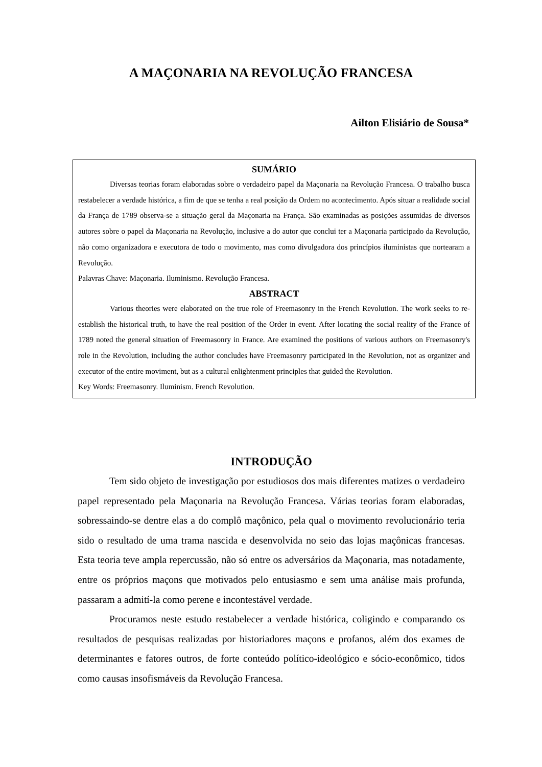A MAÇONARIA NA REVOLUÇÃO FRANCESA
Ailton Elisiário de Sousa*
SUMÁRIO
Diversas teorias foram elaboradas sobre o verdadeiro papel da Maçonaria na Revolução Francesa. O trabalho busca restabelecer a verdade histórica, a fim de que se tenha a real posição da Ordem no acontecimento. Após situar a realidade social da França de 1789 observa-se a situação geral da Maçonaria na França. São examinadas as posições assumidas de diversos autores sobre o papel da Maçonaria na Revolução, inclusive a do autor que conclui ter a Maçonaria participado da Revolução, não como organizadora e executora de todo o movimento, mas como divulgadora dos princípios iluministas que nortearam a Revolução.
Palavras Chave: Maçonaria. Iluminismo. Revolução Francesa.
ABSTRACT
Various theories were elaborated on the true role of Freemasonry in the French Revolution. The work seeks to re-establish the historical truth, to have the real position of the Order in event. After locating the social reality of the France of 1789 noted the general situation of Freemasonry in France. Are examined the positions of various authors on Freemasonry's role in the Revolution, including the author concludes have Freemasonry participated in the Revolution, not as organizer and executor of the entire moviment, but as a cultural enlightenment principles that guided the Revolution.
Key Words: Freemasonry. Iluminism. French Revolution.
INTRODUÇÃO
Tem sido objeto de investigação por estudiosos dos mais diferentes matizes o verdadeiro papel representado pela Maçonaria na Revolução Francesa. Várias teorias foram elaboradas, sobressaindo-se dentre elas a do complô maçônico, pela qual o movimento revolucionário teria sido o resultado de uma trama nascida e desenvolvida no seio das lojas maçônicas francesas. Esta teoria teve ampla repercussão, não só entre os adversários da Maçonaria, mas notadamente, entre os próprios maçons que motivados pelo entusiasmo e sem uma análise mais profunda, passaram a admití-la como perene e incontestável verdade.
Procuramos neste estudo restabelecer a verdade histórica, coligindo e comparando os resultados de pesquisas realizadas por historiadores maçons e profanos, além dos exames de determinantes e fatores outros, de forte conteúdo político-ideológico e sócio-econômico, tidos como causas insofismáveis da Revolução Francesa.